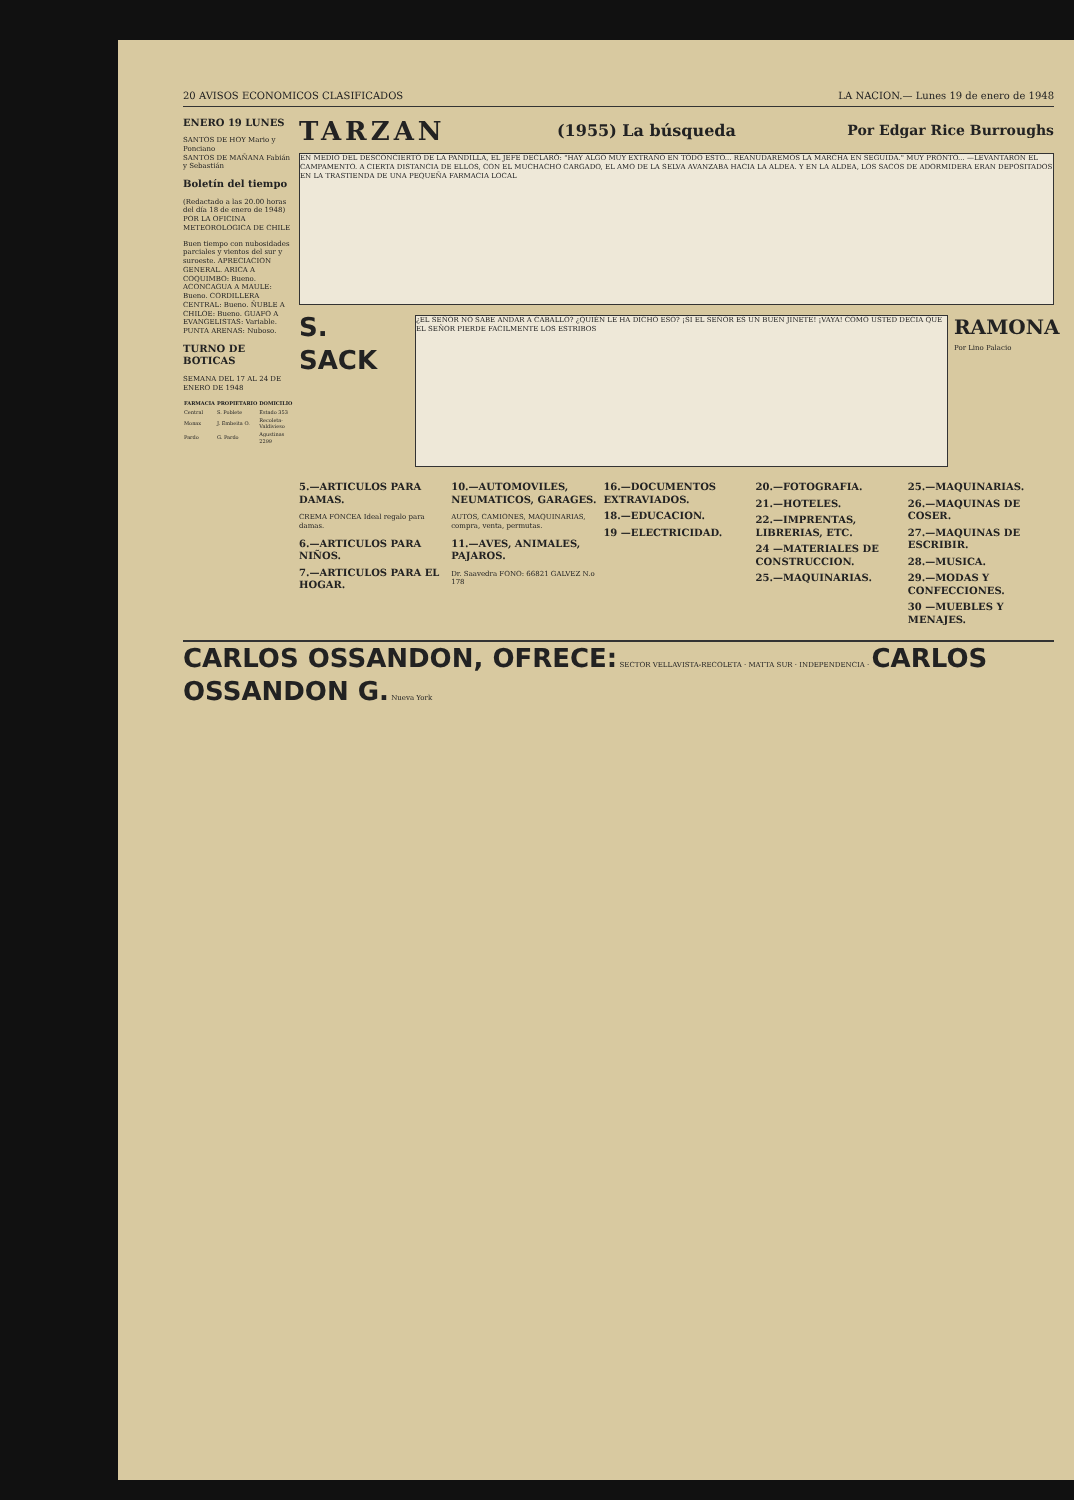20 AVISOS ECONOMICOS CLASIFICADOS LA NACION.— Lunes 19 de enero de 1948
ENERO 19 LUNES
SANTOS DE HOY Mario y Ponciano
SANTOS DE MAÑANA Fabián y Sebastián
Boletín del tiempo
(Redactado a las 20.00 horas del día 18 de enero de 1948) POR LA OFICINA METEOROLOGICA DE CHILE
Buen tiempo con nubosidades parciales y vientos del sur y suroeste. APRECIACION GENERAL. ARICA A COQUIMBO: Bueno. ACONCAGUA A MAULE: Bueno. CORDILLERA CENTRAL: Bueno. ÑUBLE A CHILOE: Bueno. GUAFO A EVANGELISTAS: Variable. PUNTA ARENAS: Nuboso.
TURNO DE BOTICAS
SEMANA DEL 17 AL 24 DE ENERO DE 1948
| FARMACIA | PROPIETARIO | DOMICILIO |
| --- | --- | --- |
| Central | S. Poblete | Estado 353 |
| Monax | J. Embeita O. | Recoleta-Valdivieso |
| Pardo | G. Pardo | Agustinas 2299 |
TARZAN
(1955) La búsqueda Por Edgar Rice Burroughs
EN MEDIO DEL DESCONCIERTO DE LA PANDILLA, EL JEFE DECLARÓ: "HAY ALGO MUY EXTRAÑO EN TODO ESTO... REANUDAREMOS LA MARCHA EN SEGUIDA." MUY PRONTO... —LEVANTARON EL CAMPAMENTO. A CIERTA DISTANCIA DE ELLOS, CON EL MUCHACHO CARGADO, EL AMO DE LA SELVA AVANZABA HACIA LA ALDEA. Y EN LA ALDEA, LOS SACOS DE ADORMIDERA ERAN DEPOSITADOS EN LA TRASTIENDA DE UNA PEQUEÑA FARMACIA LOCAL
S. SACK
¿EL SEÑOR NO SABE ANDAR A CABALLO? ¿QUIÉN LE HA DICHO ESO? ¡SI EL SEÑOR ES UN BUEN JINETE! ¡VAYA! COMO USTED DECIA QUE EL SEÑOR PIERDE FACILMENTE LOS ESTRIBOS
RAMONA
Por Lino Palacio
5.—ARTICULOS PARA DAMAS.
CREMA FONCEA Ideal regalo para damas.
6.—ARTICULOS PARA NIÑOS.
7.—ARTICULOS PARA EL HOGAR.
10.—AUTOMOVILES, NEUMATICOS, GARAGES.
AUTOS, CAMIONES, MAQUINARIAS, compra, venta, permutas.
11.—AVES, ANIMALES, PAJAROS.
Dr. Saavedra FONO: 66821 GALVEZ N.o 178
16.—DOCUMENTOS EXTRAVIADOS.
18.—EDUCACION.
19 —ELECTRICIDAD.
20.—FOTOGRAFIA.
21.—HOTELES.
22.—IMPRENTAS, LIBRERIAS, ETC.
24 —MATERIALES DE CONSTRUCCION.
25.—MAQUINARIAS.
25.—MAQUINARIAS.
26.—MAQUINAS DE COSER.
27.—MAQUINAS DE ESCRIBIR.
28.—MUSICA.
29.—MODAS Y CONFECCIONES.
30 —MUEBLES Y MENAJES.
CARLOS OSSANDON, OFRECE: SECTOR VELLAVISTA-RECOLETA · MATTA SUR · INDEPENDENCIA · CARLOS OSSANDON G. Nueva York